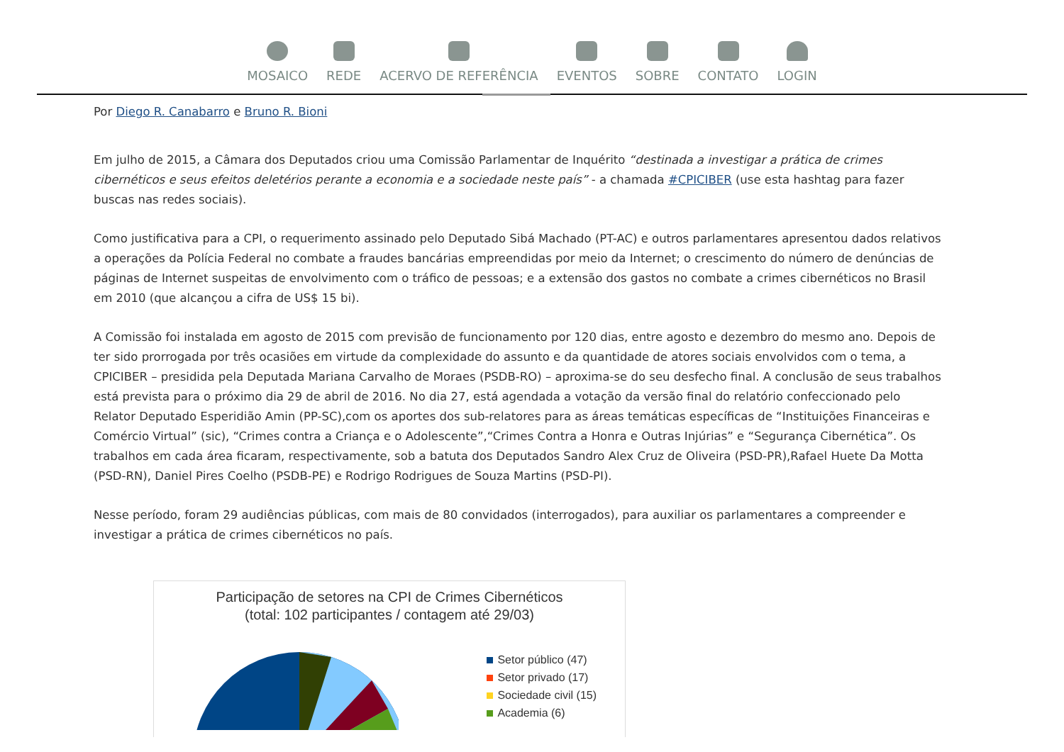MOSAICO REDE ACERVO DE REFERÊNCIA EVENTOS SOBRE CONTATO LOGIN
Por Diego R. Canabarro e Bruno R. Bioni
Em julho de 2015, a Câmara dos Deputados criou uma Comissão Parlamentar de Inquérito “destinada a investigar a prática de crimes cibernéticos e seus efeitos deletérios perante a economia e a sociedade neste país” - a chamada #CPICIBER (use esta hashtag para fazer buscas nas redes sociais).
Como justificativa para a CPI, o requerimento assinado pelo Deputado Sibá Machado (PT-AC) e outros parlamentares apresentou dados relativos a operações da Polícia Federal no combate a fraudes bancárias empreendidas por meio da Internet; o crescimento do número de denúncias de páginas de Internet suspeitas de envolvimento com o tráfico de pessoas; e a extensão dos gastos no combate a crimes cibernéticos no Brasil em 2010 (que alcançou a cifra de US$ 15 bi).
A Comissão foi instalada em agosto de 2015 com previsão de funcionamento por 120 dias, entre agosto e dezembro do mesmo ano. Depois de ter sido prorrogada por três ocasiões em virtude da complexidade do assunto e da quantidade de atores sociais envolvidos com o tema, a CPICIBER – presidida pela Deputada Mariana Carvalho de Moraes (PSDB-RO) – aproxima-se do seu desfecho final. A conclusão de seus trabalhos está prevista para o próximo dia 29 de abril de 2016. No dia 27, está agendada a votação da versão final do relatório confeccionado pelo Relator Deputado Esperidião Amin (PP-SC),com os aportes dos sub-relatores para as áreas temáticas específicas de “Instituições Financeiras e Comércio Virtual” (sic), “Crimes contra a Criança e o Adolescente”,“Crimes Contra a Honra e Outras Injúrias” e “Segurança Cibernética”. Os trabalhos em cada área ficaram, respectivamente, sob a batuta dos Deputados Sandro Alex Cruz de Oliveira (PSD-PR),Rafael Huete Da Motta (PSD-RN), Daniel Pires Coelho (PSDB-PE) e Rodrigo Rodrigues de Souza Martins (PSD-PI).
Nesse período, foram 29 audiências públicas, com mais de 80 convidados (interrogados), para auxiliar os parlamentares a compreender e investigar a prática de crimes cibernéticos no país.
Participação de setores na CPI de Crimes Cibernéticos
(total: 102 participantes / contagem até 29/03)
Setor público (47)
Setor privado (17)
Sociedade civil (15)
Academia (6)